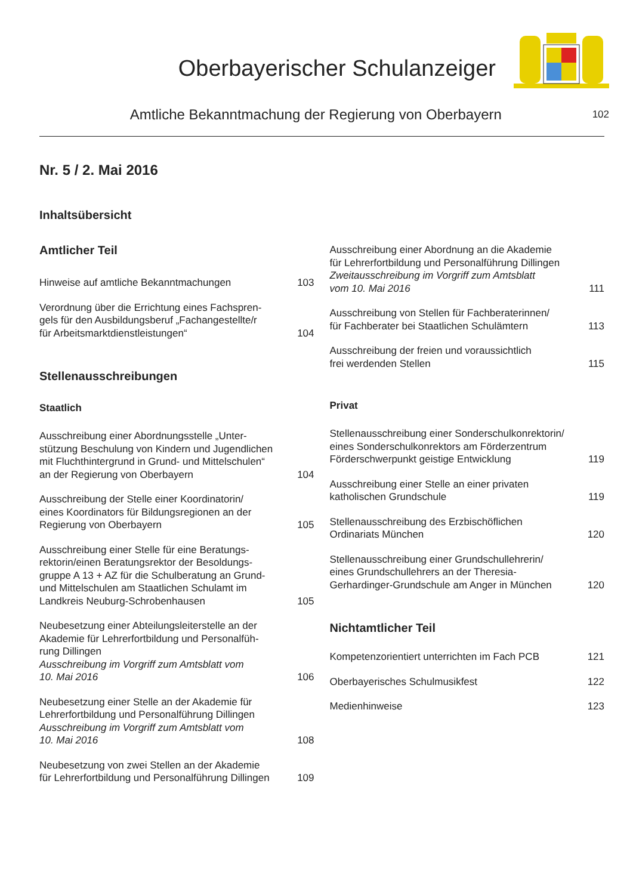Oberbayerischer Schulanzeiger
Amtliche Bekanntmachung der Regierung von Oberbayern
102
Nr. 5 / 2. Mai 2016
Inhaltsübersicht
Amtlicher Teil
Hinweise auf amtliche Bekanntmachungen
103
Verordnung über die Errichtung eines Fachspren-
gels für den Ausbildungsberuf „Fachangestellte/r
für Arbeitsmarktdienstleistungen“
104
Stellenausschreibungen
Staatlich
Ausschreibung einer Abordnungsstelle „Unter-
stützung Beschulung von Kindern und Jugendlichen
mit Fluchthintergrund in Grund- und Mittelschulen“
an der Regierung von Oberbayern
104
Ausschreibung der Stelle einer Koordinatorin/
eines Koordinators für Bildungsregionen an der
Regierung von Oberbayern
105
Ausschreibung einer Stelle für eine Beratungs-
rektorin/einen Beratungsrektor der Besoldungs-
gruppe A 13 + AZ für die Schulberatung an Grund-
und Mittelschulen am Staatlichen Schulamt im
Landkreis Neuburg-Schrobenhausen
105
Neubesetzung einer Abteilungsleiterstelle an der
Akademie für Lehrerfortbildung und Personalfüh-
rung Dillingen
Ausschreibung im Vorgriff zum Amtsblatt vom
10. Mai 2016
106
Neubesetzung einer Stelle an der Akademie für
Lehrerfortbildung und Personalführung Dillingen
Ausschreibung im Vorgriff zum Amtsblatt vom
10. Mai 2016
108
Neubesetzung von zwei Stellen an der Akademie
für Lehrerfortbildung und Personalführung Dillingen
109
Ausschreibung einer Abordnung an die Akademie
für Lehrerfortbildung und Personalführung Dillingen
Zweitausschreibung im Vorgriff zum Amtsblatt
vom 10. Mai 2016
111
Ausschreibung von Stellen für Fachberaterinnen/
für Fachberater bei Staatlichen Schulämtern
113
Ausschreibung der freien und voraussichtlich
frei werdenden Stellen
115
Privat
Stellenausschreibung einer Sonderschulkonrektorin/
eines Sonderschulkonrektors am Förderzentrum
Förderschwerpunkt geistige Entwicklung
119
Ausschreibung einer Stelle an einer privaten
katholischen Grundschule
119
Stellenausschreibung des Erzbischöflichen
Ordinariats München
120
Stellenausschreibung einer Grundschullehrerin/
eines Grundschullehrers an der Theresia-
Gerhardinger-Grundschule am Anger in München
120
Nichtamtlicher Teil
Kompetenzorientiert unterrichten im Fach PCB
121
Oberbayerisches Schulmusikfest
122
Medienhinweise
123